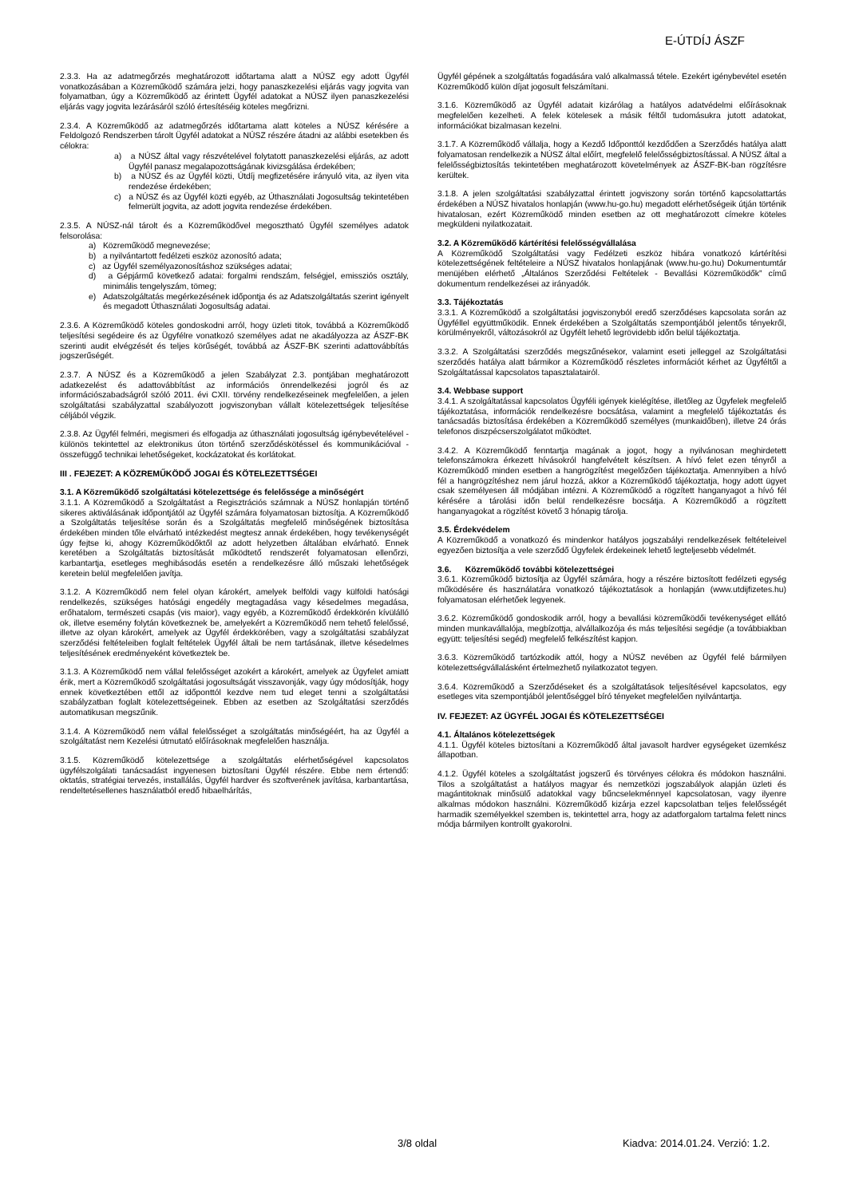E-ÚTDÍJ ÁSZF
2.3.3. Ha az adatmegőrzés meghatározott időtartama alatt a NÚSZ egy adott Ügyfél vonatkozásában a Közreműködő számára jelzi, hogy panaszkezelési eljárás vagy jogvita van folyamatban, úgy a Közreműködő az érintett Ügyfél adatokat a NÚSZ ilyen panaszkezelési eljárás vagy jogvita lezárásáról szóló értesítéséig köteles megőrizni.
2.3.4. A Közreműködő az adatmegőrzés időtartama alatt köteles a NÚSZ kérésére a Feldolgozó Rendszerben tárolt Ügyfél adatokat a NÚSZ részére átadni az alábbi esetekben és célokra:
a) a NÚSZ által vagy részvételével folytatott panaszkezelési eljárás, az adott Ügyfél panasz megalapozottságának kivizsgálása érdekében;
b) a NÚSZ és az Ügyfél közti, Útdíj megfizetésére irányuló vita, az ilyen vita rendezése érdekében;
c) a NÚSZ és az Ügyfél közti egyéb, az Úthasználati Jogosultság tekintetében felmerült jogvita, az adott jogvita rendezése érdekében.
2.3.5. A NÚSZ-nál tárolt és a Közreműködővel megosztható Ügyfél személyes adatok felsorolása:
a) Közreműködő megnevezése;
b) a nyilvántartott fedélzeti eszköz azonosító adata;
c) az Ügyfél személyazonosításhoz szükséges adatai;
d) a Gépjármű következő adatai: forgalmi rendszám, felségjel, emissziós osztály, minimális tengelyszám, tömeg;
e) Adatszolgáltatás megérkezésének időpontja és az Adatszolgáltatás szerint igényelt és megadott Úthasználati Jogosultság adatai.
2.3.6. A Közreműködő köteles gondoskodni arról, hogy üzleti titok, továbbá a Közreműködő teljesítési segédeire és az Ügyfélre vonatkozó személyes adat ne akadályozza az ÁSZF-BK szerinti audit elvégzését és teljes körűségét, továbbá az ÁSZF-BK szerinti adattovábbítás jogszerűségét.
2.3.7. A NÚSZ és a Közreműködő a jelen Szabályzat 2.3. pontjában meghatározott adatkezelést és adattovábbítást az információs önrendelkezési jogról és az információszabadságról szóló 2011. évi CXII. törvény rendelkezéseinek megfelelően, a jelen szolgáltatási szabályzattal szabályozott jogviszonyban vállalt kötelezettségek teljesítése céljából végzik.
2.3.8. Az Ügyfél felméri, megismeri és elfogadja az úthasználati jogosultság igénybevételével - különös tekintettel az elektronikus úton történő szerződéskötéssel és kommunikációval - összefüggő technikai lehetőségeket, kockázatokat és korlátokat.
III . FEJEZET: A KÖZREMŰKÖDŐ JOGAI ÉS KÖTELEZETTSÉGEI
3.1. A Közreműködő szolgáltatási kötelezettsége és felelőssége a minőségért
3.1.1. A Közreműködő a Szolgáltatást a Regisztrációs számnak a NÚSZ honlapján történő sikeres aktiválásának időpontjától az Ügyfél számára folyamatosan biztosítja. A Közreműködő a Szolgáltatás teljesítése során és a Szolgáltatás megfelelő minőségének biztosítása érdekében minden tőle elvárható intézkedést megtesz annak érdekében, hogy tevékenységét úgy fejtse ki, ahogy Közreműködőktől az adott helyzetben általában elvárható. Ennek keretében a Szolgáltatás biztosítását működtető rendszerét folyamatosan ellenőrzi, karbantartja, esetleges meghibásodás esetén a rendelkezésre álló műszaki lehetőségek keretein belül megfelelően javítja.
3.1.2. A Közreműködő nem felel olyan károkért, amelyek belföldi vagy külföldi hatósági rendelkezés, szükséges hatósági engedély megtagadása vagy késedelmes megadása, erőhatalom, természeti csapás (vis maior), vagy egyéb, a Közreműködő érdekkörén kívülálló ok, illetve esemény folytán következnek be, amelyekért a Közreműködő nem tehető felelőssé, illetve az olyan károkért, amelyek az Ügyfél érdekkörében, vagy a szolgáltatási szabályzat szerződési feltételeiben foglalt feltételek Ügyfél általi be nem tartásának, illetve késedelmes teljesítésének eredményeként következtek be.
3.1.3. A Közreműködő nem vállal felelősséget azokért a károkért, amelyek az Ügyfelet amiatt érik, mert a Közreműködő szolgáltatási jogosultságát visszavonják, vagy úgy módosítják, hogy ennek következtében ettől az időponttól kezdve nem tud eleget tenni a szolgáltatási szabályzatban foglalt kötelezettségeinek. Ebben az esetben az Szolgáltatási szerződés automatikusan megszűnik.
3.1.4. A Közreműködő nem vállal felelősséget a szolgáltatás minőségéért, ha az Ügyfél a szolgáltatást nem Kezelési útmutató előírásoknak megfelelően használja.
3.1.5. Közreműködő kötelezettsége a szolgáltatás elérhetőségével kapcsolatos ügyfélszolgálati tanácsadást ingyenesen biztosítani Ügyfél részére. Ebbe nem értendő: oktatás, stratégiai tervezés, installálás, Ügyfél hardver és szoftverének javítása, karbantartása, rendeltetésellenes használatból eredő hibaelhárítás,
Ügyfél gépének a szolgáltatás fogadására való alkalmassá tétele. Ezekért igénybevétel esetén Közreműködő külön díjat jogosult felszámítani.
3.1.6. Közreműködő az Ügyfél adatait kizárólag a hatályos adatvédelmi előírásoknak megfelelően kezelheti. A felek kötelesek a másik féltől tudomásukra jutott adatokat, információkat bizalmasan kezelni.
3.1.7. A Közreműködő vállalja, hogy a Kezdő Időponttól kezdődően a Szerződés hatálya alatt folyamatosan rendelkezik a NÚSZ által előírt, megfelelő felelősségbiztosítással. A NÚSZ által a felelősségbiztosítás tekintetében meghatározott követelmények az ÁSZF-BK-ban rögzítésre kerültek.
3.1.8. A jelen szolgáltatási szabályzattal érintett jogviszony során történő kapcsolattartás érdekében a NÚSZ hivatalos honlapján (www.hu-go.hu) megadott elérhetőségeik útján történik hivatalosan, ezért Közreműködő minden esetben az ott meghatározott címekre köteles megküldeni nyilatkozatait.
3.2. A Közreműködő kártérítési felelősségvállalása
A Közreműködő Szolgáltatási vagy Fedélzeti eszköz hibára vonatkozó kártérítési kötelezettségének feltételeire a NÚSZ hivatalos honlapjának (www.hu-go.hu) Dokumentumtár menüjében elérhető „Általános Szerződési Feltételek - Bevallási Közreműködők” című dokumentum rendelkezései az irányadók.
3.3. Tájékoztatás
3.3.1. A Közreműködő a szolgáltatási jogviszonyból eredő szerződéses kapcsolata során az Ügyféllel együttműködik. Ennek érdekében a Szolgáltatás szempontjából jelentős tényekről, körülményekről, változásokról az Ügyfélt lehető legrövidebb időn belül tájékoztatja.
3.3.2. A Szolgáltatási szerződés megszűnésekor, valamint eseti jelleggel az Szolgáltatási szerződés hatálya alatt bármikor a Közreműködő részletes információt kérhet az Ügyféltől a Szolgáltatással kapcsolatos tapasztalatairól.
3.4. Webbase support
3.4.1. A szolgáltatással kapcsolatos Ügyféli igények kielégítése, illetőleg az Ügyfelek megfelelő tájékoztatása, információk rendelkezésre bocsátása, valamint a megfelelő tájékoztatás és tanácsadás biztosítása érdekében a Közreműködő személyes (munkaidőben), illetve 24 órás telefonos diszpécserszolgálatot működtet.
3.4.2. A Közreműködő fenntartja magának a jogot, hogy a nyilvánosan meghirdetett telefonszámokra érkezett hívásokról hangfelvételt készítsen. A hívó felet ezen tényről a Közreműködő minden esetben a hangrögzítést megelőzően tájékoztatja. Amennyiben a hívó fél a hangrögzítéshez nem járul hozzá, akkor a Közreműködő tájékoztatja, hogy adott ügyet csak személyesen áll módjában intézni. A Közreműködő a rögzített hanganyagot a hívó fél kérésére a tárolási időn belül rendelkezésre bocsátja. A Közreműködő a rögzített hanganyagokat a rögzítést követő 3 hónapig tárolja.
3.5. Érdekvédelem
A Közreműködő a vonatkozó és mindenkor hatályos jogszabályi rendelkezések feltételeivel egyezően biztosítja a vele szerződő Ügyfelek érdekeinek lehető legteljesebb védelmét.
3.6. Közreműködő további kötelezettségei
3.6.1. Közreműködő biztosítja az Ügyfél számára, hogy a részére biztosított fedélzeti egység működésére és használatára vonatkozó tájékoztatások a honlapján (www.utdijfizetes.hu) folyamatosan elérhetőek legyenek.
3.6.2. Közreműködő gondoskodik arról, hogy a bevallási közreműködői tevékenységet ellátó minden munkavállalója, megbízottja, alvállalkozója és más teljesítési segédje (a továbbiakban együtt: teljesítési segéd) megfelelő felkészítést kapjon.
3.6.3. Közreműködő tartózkodik attól, hogy a NÚSZ nevében az Ügyfél felé bármilyen kötelezettségvállalásként értelmezhető nyilatkozatot tegyen.
3.6.4. Közreműködő a Szerződéseket és a szolgáltatások teljesítésével kapcsolatos, egy esetleges vita szempontjából jelentőséggel bíró tényeket megfelelően nyilvántartja.
IV. FEJEZET: AZ ÜGYFÉL JOGAI ÉS KÖTELEZETTSÉGEI
4.1. Általános kötelezettségek
4.1.1. Ügyfél köteles biztosítani a Közreműködő által javasolt hardver egységeket üzemkész állapotban.
4.1.2. Ügyfél köteles a szolgáltatást jogszerű és törvényes célokra és módokon használni. Tilos a szolgáltatást a hatályos magyar és nemzetközi jogszabályok alapján üzleti és magántitoknak minősülő adatokkal vagy bűncselekménnyel kapcsolatosan, vagy ilyenre alkalmas módokon használni. Közreműködő kizárja ezzel kapcsolatban teljes felelősségét harmadik személyekkel szemben is, tekintettel arra, hogy az adatforgalom tartalma felett nincs módja bármilyen kontrollt gyakorolni.
3/8 oldal Kiadva: 2014.01.24. Verzió: 1.2.